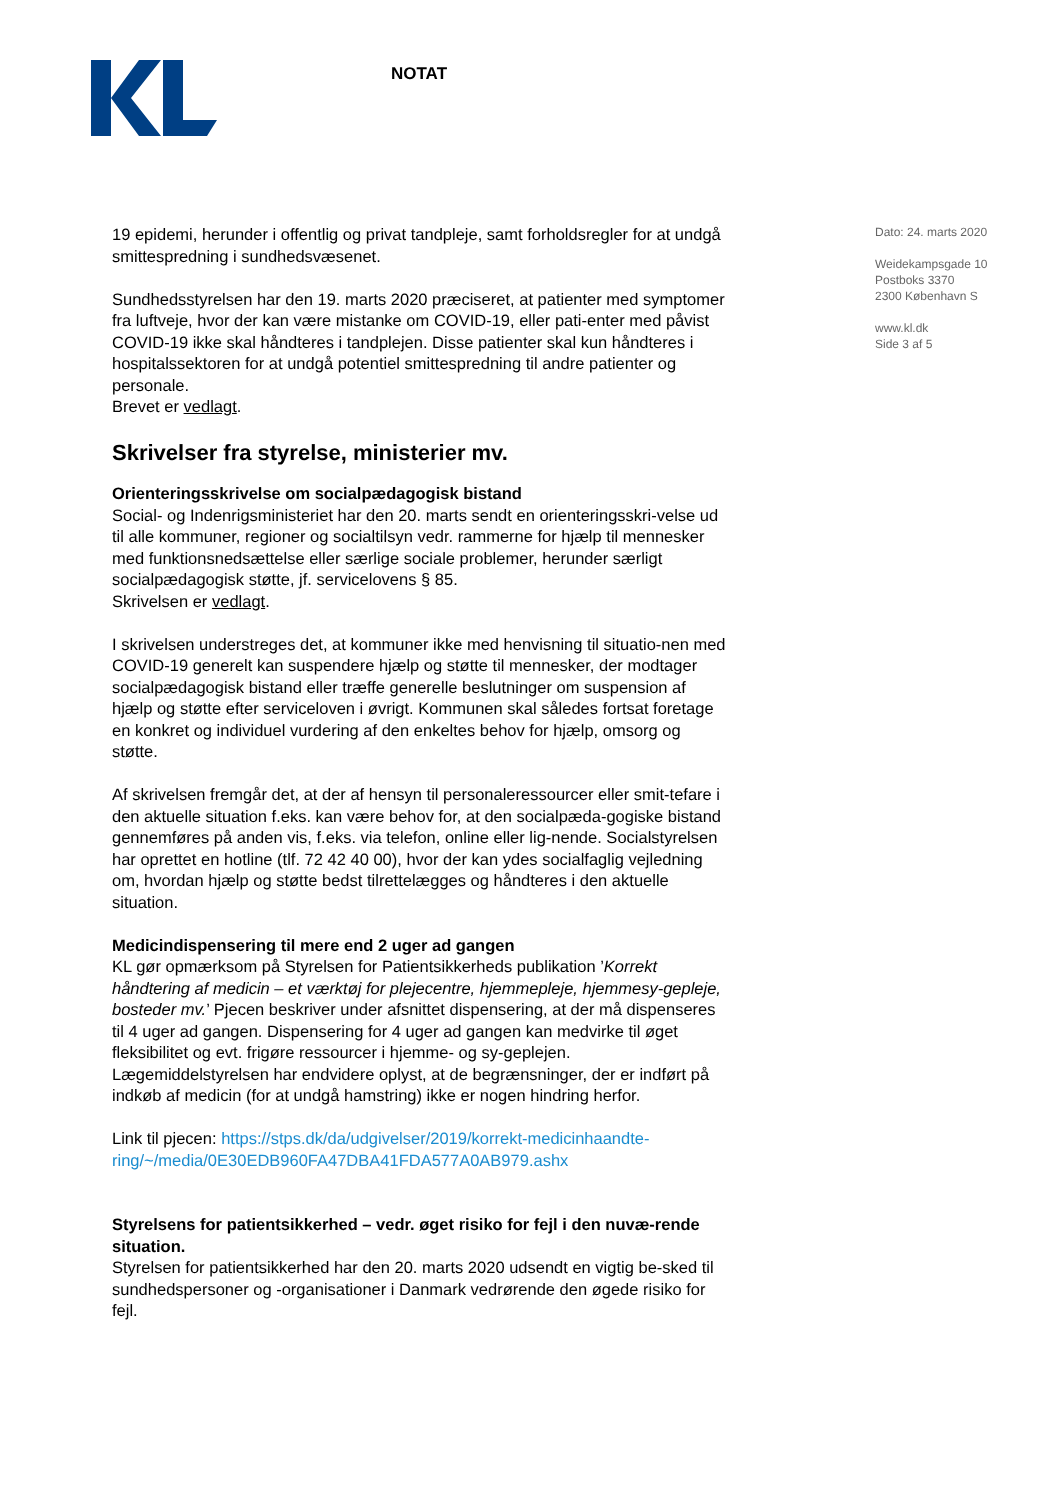NOTAT
Dato: 24. marts 2020
Weidekampsgade 10
Postboks 3370
2300 København S
www.kl.dk
Side 3 af 5
19 epidemi, herunder i offentlig og privat tandpleje, samt forholdsregler for at undgå smittespredning i sundhedsvæsenet.
Sundhedsstyrelsen har den 19. marts 2020 præciseret, at patienter med symptomer fra luftveje, hvor der kan være mistanke om COVID-19, eller pati-enter med påvist COVID-19 ikke skal håndteres i tandplejen. Disse patienter skal kun håndteres i hospitalssektoren for at undgå potentiel smittespredning til andre patienter og personale.
Brevet er vedlagt.
Skrivelser fra styrelse, ministerier mv.
Orienteringsskrivelse om socialpædagogisk bistand
Social- og Indenrigsministeriet har den 20. marts sendt en orienteringsskri-velse ud til alle kommuner, regioner og socialtilsyn vedr. rammerne for hjælp til mennesker med funktionsnedsættelse eller særlige sociale problemer, herunder særligt socialpædagogisk støtte, jf. servicelovens § 85.
Skrivelsen er vedlagt.
I skrivelsen understreges det, at kommuner ikke med henvisning til situatio-nen med COVID-19 generelt kan suspendere hjælp og støtte til mennesker, der modtager socialpædagogisk bistand eller træffe generelle beslutninger om suspension af hjælp og støtte efter serviceloven i øvrigt. Kommunen skal således fortsat foretage en konkret og individuel vurdering af den enkeltes behov for hjælp, omsorg og støtte.
Af skrivelsen fremgår det, at der af hensyn til personaleressourcer eller smit-tefare i den aktuelle situation f.eks. kan være behov for, at den socialpæda-gogiske bistand gennemføres på anden vis, f.eks. via telefon, online eller lig-nende. Socialstyrelsen har oprettet en hotline (tlf. 72 42 40 00), hvor der kan ydes socialfaglig vejledning om, hvordan hjælp og støtte bedst tilrettelægges og håndteres i den aktuelle situation.
Medicindispensering til mere end 2 uger ad gangen
KL gør opmærksom på Styrelsen for Patientsikkerheds publikation ’Korrekt håndtering af medicin – et værktøj for plejecentre, hjemmepleje, hjemmesy-gepleje, bosteder mv.’ Pjecen beskriver under afsnittet dispensering, at der må dispenseres til 4 uger ad gangen. Dispensering for 4 uger ad gangen kan medvirke til øget fleksibilitet og evt. frigøre ressourcer i hjemme- og sy-geplejen. Lægemiddelstyrelsen har endvidere oplyst, at de begrænsninger, der er indført på indkøb af medicin (for at undgå hamstring) ikke er nogen hindring herfor.
Link til pjecen: https://stps.dk/da/udgivelser/2019/korrekt-medicinhaandte-ring/~/media/0E30EDB960FA47DBA41FDA577A0AB979.ashx
Styrelsens for patientsikkerhed – vedr. øget risiko for fejl i den nuvæ-rende situation.
Styrelsen for patientsikkerhed har den 20. marts 2020 udsendt en vigtig be-sked til sundhedspersoner og -organisationer i Danmark vedrørende den øgede risiko for fejl.